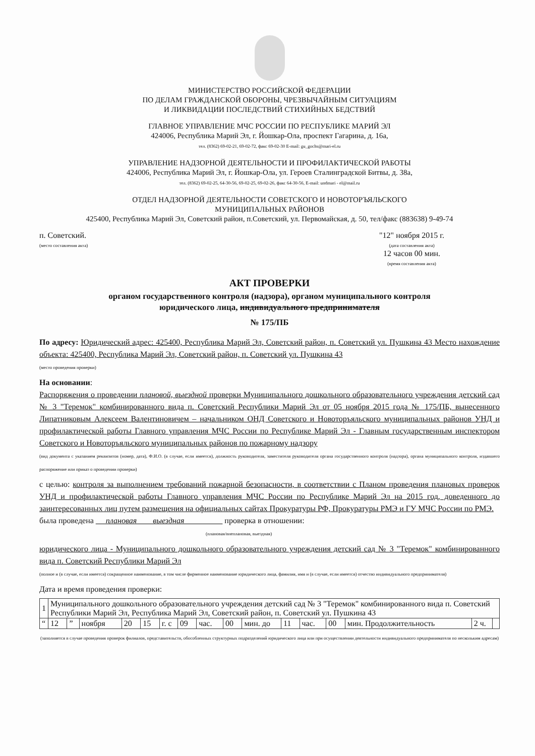МИНИСТЕРСТВО РОССИЙСКОЙ ФЕДЕРАЦИИ
ПО ДЕЛАМ ГРАЖДАНСКОЙ ОБОРОНЫ, ЧРЕЗВЫЧАЙНЫМ СИТУАЦИЯМ
И ЛИКВИДАЦИИ ПОСЛЕДСТВИЙ СТИХИЙНЫХ БЕДСТВИЙ
ГЛАВНОЕ УПРАВЛЕНИЕ МЧС РОССИИ ПО РЕСПУБЛИКЕ МАРИЙ ЭЛ
424006, Республика Марий Эл, г. Йошкар-Ола, проспект Гагарина, д. 16а,
тел. (8362) 69-02-21, 69-02-72, факс 69-02-30 E-mail: gu_gochs@mari-el.ru
УПРАВЛЕНИЕ НАДЗОРНОЙ ДЕЯТЕЛЬНОСТИ И ПРОФИЛАКТИЧЕСКОЙ РАБОТЫ
424006, Республика Марий Эл, г. Йошкар-Ола, ул. Героев Сталинградской Битвы, д. 38а,
тел. (8362) 69-02-25, 64-30-56, 69-02-25, 69-02-26, факс 64-30-56, E-mail: undmari - el@mail.ru
ОТДЕЛ НАДЗОРНОЙ ДЕЯТЕЛЬНОСТИ СОВЕТСКОГО И НОВОТОРЪЯЛЬСКОГО
МУНИЦИПАЛЬНЫХ РАЙОНОВ
425400, Республика Марий Эл, Советский район, п.Советский, ул. Первомайская, д. 50, тел/факс (883638) 9-49-74
п. Советский.
(место составления акта)
"12" ноября 2015 г.
(дата составления акта)
12 часов 00 мин.
(время составления акта)
АКТ ПРОВЕРКИ
органом государственного контроля (надзора), органом муниципального контроля
юридического лица, индивидуального предпринимателя
№ 175/ПБ
По адресу: Юридический адрес: 425400, Республика Марий Эл, Советский район, п. Советский ул. Пушкина 43 Место нахождение объекта: 425400, Республика Марий Эл, Советский район, п. Советский ул. Пушкина 43
(место проведения проверки)
На основании:
Распоряжения о проведении плановой, выездной проверки Муниципального дошкольного образовательного учреждения детский сад № 3 "Теремок" комбинированного вида п. Советский Республики Марий Эл от 05 ноября 2015 года № 175/ПБ, вынесенного Липатниковым Алексеем Валентиновичем – начальником ОНД Советского и Новоторъяльского муниципальных районов УНД и профилактической работы Главного управления МЧС России по Республике Марий Эл - Главным государственным инспектором Советского и Новоторъяльского муниципальных районов по пожарному надзору
(вид документа с указанием реквизитов (номер, дата), Ф.И.О. (в случае, если имеется), должность руководителя, заместителя руководителя органа государственного контроля (надзора), органа муниципального контроля, издавшего распоряжение или приказ о проведении проверки)
с целью: контроля за выполнением требований пожарной безопасности, в соответствии с Планом проведения плановых проверок УНД и профилактической работы Главного управления МЧС России по Республике Марий Эл на 2015 год, доведенного до заинтересованных лиц путем размещения на официальных сайтах Прокуратуры РФ, Прокуратуры РМЭ и ГУ МЧС России по РМЭ.
была проведена плановая выездная проверка в отношении:
(плановая/внеплановая, выездная)
юридического лица - Муниципального дошкольного образовательного учреждения детский сад № 3 "Теремок" комбинированного вида п. Советский Республики Марий Эл
(полное и (в случае, если имеется) сокращенное наименование, в том числе фирменное наименование юридического лица, фамилия, имя и (в случае, если имеется) отчество индивидуального предпринимателя)
Дата и время проведения проверки:
| 1 | Муниципального дошкольного образовательного учреждения детский сад № 3 "Теремок" комбинированного вида п. Советский Республики Марий Эл, Республика Марий Эл, Советский район, п. Советский ул. Пушкина 43 | | | | | | | | | | | | | | | |
| “ | 12 | ” | ноября | 20 | 15 | г. с | 09 | час. | 00 | мин. до | 11 | час. | 00 | мин. Продолжительность | 2 ч. | |
(заполняется в случае проведения проверок филиалов, представительств, обособленных структурных подразделений юридического лица или при осуществлении деятельности индивидуального предпринимателя по нескольким адресам)